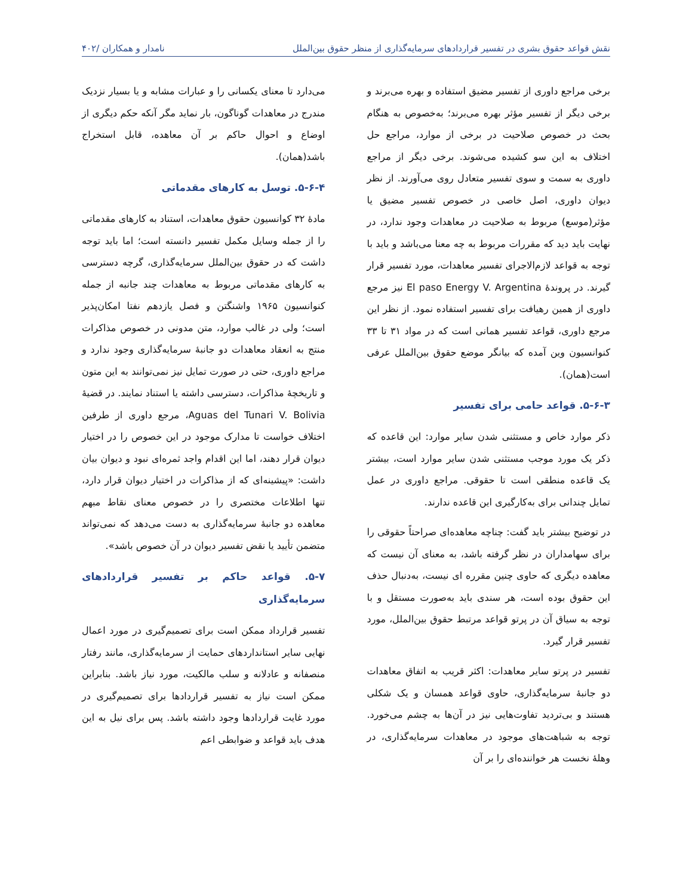نقش قواعد حقوق بشری در تفسیر قراردادهای سرمایه‌گذاری از منظر حقوق بین‌الملل نامدار و همکاران /۴۰۲
برخی مراجع داوری از تفسیر مضیق استفاده و بهره می‌برند و برخی دیگر از تفسیر مؤثر بهره می‌برند؛ به‌خصوص به هنگام بحث در خصوص صلاحیت در برخی از موارد، مراجع حل اختلاف به این سو کشیده می‌شوند. برخی دیگر از مراجع داوری به سمت و سوی تفسیر متعادل روی می‌آورند. از نظر دیوان داوری، اصل خاصی در خصوص تفسیر مضیق یا مؤثر(موسع) مربوط به صلاحیت در معاهدات وجود ندارد، در نهایت باید دید که مقررات مربوط به چه معنا می‌باشد و باید با توجه به قواعد لازم‌الاجرای تفسیر معاهدات، مورد تفسیر قرار گیرند. در پروندۀ El paso Energy V. Argentina نیز مرجع داوری از همین رهیافت برای تفسیر استفاده نمود. از نظر این مرجع داوری، قواعد تفسیر همانی است که در مواد ۳۱ تا ۳۳ کنوانسیون وین آمده که بیانگر موضع حقوق بین‌الملل عرفی است(همان).
۵-۶-۳. قواعد حامی برای تفسیر
ذکر موارد خاص و مستثنی شدن سایر موارد: این قاعده که ذکر یک مورد موجب مستثنی شدن سایر موارد است، بیشتر یک قاعده منطقی است تا حقوقی. مراجع داوری در عمل تمایل چندانی برای به‌کارگیری این قاعده ندارند.
در توضیح بیشتر باید گفت: چناچه معاهده‌ای صراحتاً حقوقی را برای سهامداران در نظر گرفته باشد، به معنای آن نیست که معاهده دیگری که حاوی چنین مقرره ای نیست، به‌دنبال حذف این حقوق بوده است، هر سندی باید به‌صورت مستقل و با توجه به سیاق آن در پرتو قواعد مرتبط حقوق بین‌الملل، مورد تفسیر قرار گیرد.
تفسیر در پرتو سایر معاهدات: اکثر قریب به اتفاق معاهدات دو جانبۀ سرمایه‌گذاری، حاوی قواعد همسان و یک شکلی هستند و بی‌تردید تفاوت‌هایی نیز در آن‌ها به چشم می‌خورد. توجه به شباهت‌های موجود در معاهدات سرمایه‌گذاری، در وهلۀ نخست هر خواننده‌ای را بر آن
می‌دارد تا معنای یکسانی را و عبارات مشابه و یا بسیار نزدیک مندرج در معاهدات گوناگون، بار نماید مگر آنکه حکم دیگری از اوضاع و احوال حاکم بر آن معاهده، قابل استخراج باشد(همان).
۵-۶-۴. توسل به کارهای مقدماتی
مادۀ ۳۲ کوانسیون حقوق معاهدات، استناد به کارهای مقدماتی را از جمله وسایل مکمل تفسیر دانسته است؛ اما باید توجه داشت که در حقوق بین‌الملل سرمایه‌گذاری، گرچه دسترسی به کارهای مقدماتی مربوط به معاهدات چند جانبه از جمله کنوانسیون ۱۹۶۵ واشنگتن و فصل یازدهم نفتا امکان‌پذیر است؛ ولی در غالب موارد، متن مدونی در خصوص مذاکرات منتج به انعقاد معاهدات دو جانبۀ سرمایه‌گذاری وجود ندارد و مراجع داوری، حتی در صورت تمایل نیز نمی‌توانند به این متون و تاریخچۀ مذاکرات، دسترسی داشته یا استناد نمایند. در قضیۀ Aguas del Tunari V. Bolivia، مرجع داوری از طرفین اختلاف خواست تا مدارک موجود در این خصوص را در اختیار دیوان قرار دهند، اما این اقدام واجد ثمره‌ای نبود و دیوان بیان داشت: «پیشینه‌ای که از مذاکرات در اختیار دیوان قرار دارد، تنها اطلاعات مختصری را در خصوص معنای نقاط مبهم معاهده دو جانبۀ سرمایه‌گذاری به دست می‌دهد که نمی‌تواند متضمن تأیید یا نقض تفسیر دیوان در آن خصوص باشد».
۵-۷. قواعد حاکم بر تفسیر قراردادهای سرمایه‌گذاری
تفسیر قرارداد ممکن است برای تصمیم‌گیری در مورد اعمال نهایی سایر استانداردهای حمایت از سرمایه‌گذاری، مانند رفتار منصفانه و عادلانه و سلب مالکیت، مورد نیاز باشد. بنابراین ممکن است نیاز به تفسیر قراردادها برای تصمیم‌گیری در مورد غایت قراردادها وجود داشته باشد. پس برای نیل به این هدف باید قواعد و ضوابطی اعم